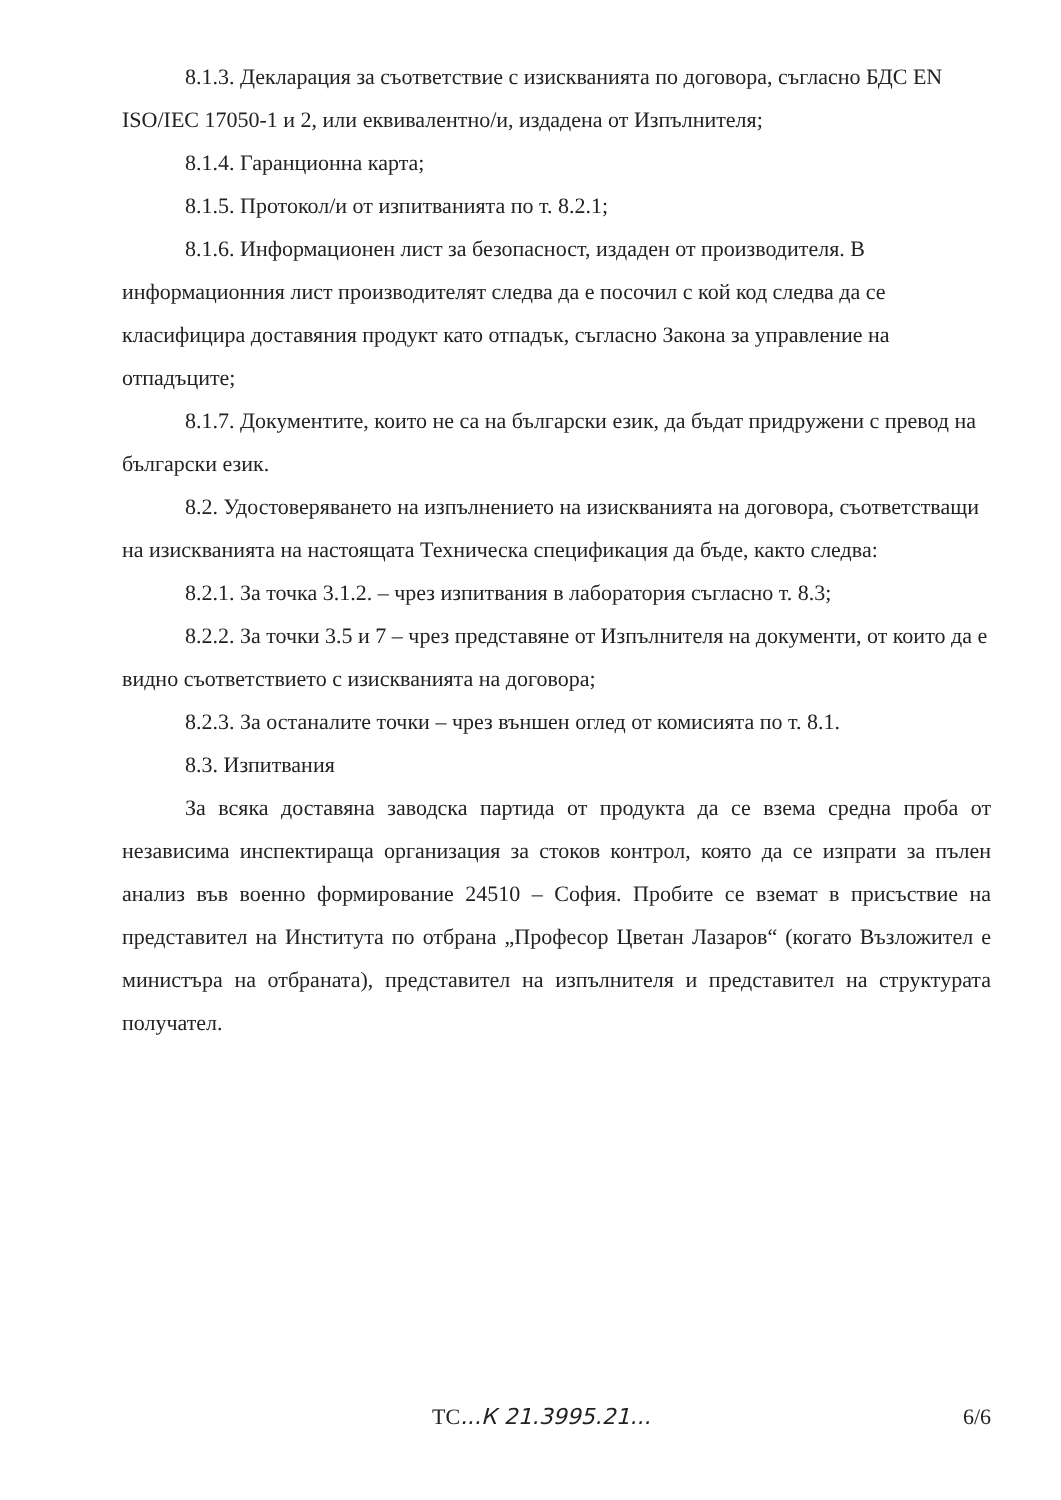8.1.3. Декларация за съответствие с изискванията по договора, съгласно БДС EN ISO/IEC 17050-1 и 2, или еквивалентно/и, издадена от Изпълнителя;
8.1.4. Гаранционна карта;
8.1.5. Протокол/и от изпитванията по т. 8.2.1;
8.1.6. Информационен лист за безопасност, издаден от производителя. В информационния лист производителят следва да е посочил с кой код следва да се класифицира доставяния продукт като отпадък, съгласно Закона за управление на отпадъците;
8.1.7. Документите, които не са на български език, да бъдат придружени с превод на български език.
8.2. Удостоверяването на изпълнението на изискванията на договора, съответстващи на изискванията на настоящата Техническа спецификация да бъде, както следва:
8.2.1. За точка 3.1.2. – чрез изпитвания в лаборатория съгласно т. 8.3;
8.2.2. За точки 3.5 и 7 – чрез представяне от Изпълнителя на документи, от които да е видно съответствието с изискванията на договора;
8.2.3. За останалите точки – чрез външен оглед от комисията по т. 8.1.
8.3. Изпитвания
За всяка доставяна заводска партида от продукта да се взема средна проба от независима инспектираща организация за стоков контрол, която да се изпрати за пълен анализ във военно формирование 24510 – София. Пробите се вземат в присъствие на представител на Института по отбрана „Професор Цветан Лазаров“ (когато Възложител е министъра на отбраната), представител на изпълнителя и представител на структурата получател.
ТС...К 21.3995.21... 6/6